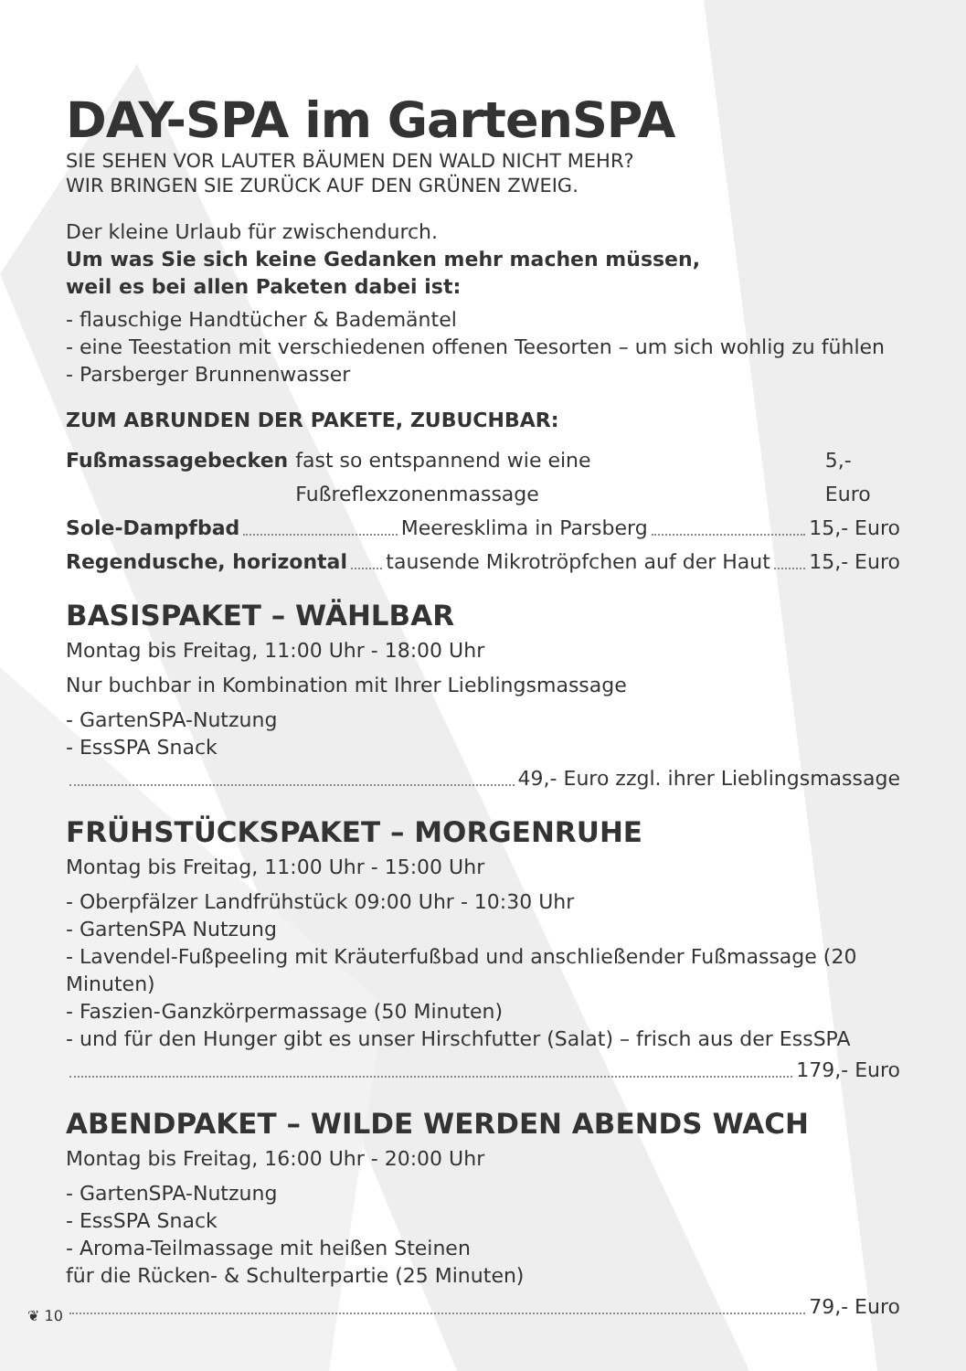DAY-SPA im GartenSPA
SIE SEHEN VOR LAUTER BÄUMEN DEN WALD NICHT MEHR?
WIR BRINGEN SIE ZURÜCK AUF DEN GRÜNEN ZWEIG.
Der kleine Urlaub für zwischendurch.
Um was Sie sich keine Gedanken mehr machen müssen,
weil es bei allen Paketen dabei ist:
- flauschige Handtücher & Bademäntel
- eine Teestation mit verschiedenen offenen Teesorten – um sich wohlig zu fühlen
- Parsberger Brunnenwasser
ZUM ABRUNDEN DER PAKETE, ZUBUCHBAR:
Fußmassagebecken fast so entspannend wie eine Fußreflexzonenmassage 5,- Euro
Sole-Dampfbad Meeresklima in Parsberg 15,- Euro
Regendusche, horizontal tausende Mikrotröpfchen auf der Haut 15,- Euro
BASISPAKET – WÄHLBAR
Montag bis Freitag, 11:00 Uhr - 18:00 Uhr
Nur buchbar in Kombination mit Ihrer Lieblingsmassage
- GartenSPA-Nutzung
- EssSPA Snack
49,- Euro zzgl. ihrer Lieblingsmassage
FRÜHSTÜCKSPAKET – MORGENRUHE
Montag bis Freitag, 11:00 Uhr - 15:00 Uhr
- Oberpfälzer Landfrühstück 09:00 Uhr - 10:30 Uhr
- GartenSPA Nutzung
- Lavendel-Fußpeeling mit Kräuterfußbad und anschließender Fußmassage (20 Minuten)
- Faszien-Ganzkörpermassage (50 Minuten)
- und für den Hunger gibt es unser Hirschfutter (Salat) – frisch aus der EssSPA
179,- Euro
ABENDPAKET – WILDE WERDEN ABENDS WACH
Montag bis Freitag, 16:00 Uhr - 20:00 Uhr
- GartenSPA-Nutzung
- EssSPA Snack
- Aroma-Teilmassage mit heißen Steinen
für die Rücken- & Schulterpartie (25 Minuten)
79,- Euro
❦ 10